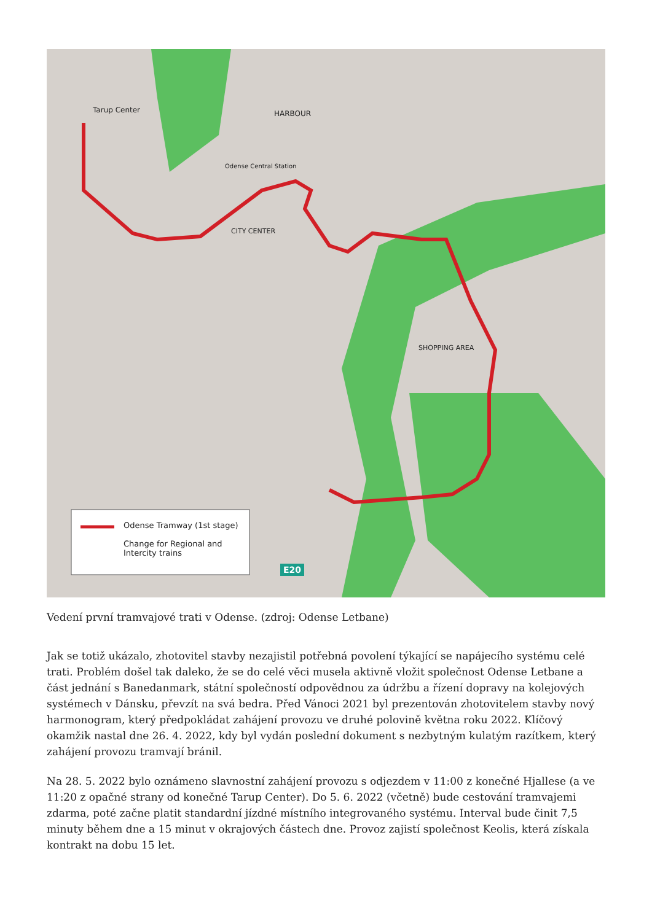Tarup Center HARBOUR
Odense Central Station
SHOPPING AREA
CITY CENTER
Odense Tramway (1st stage)
Change for Regional and
Intercity trains
E20
Vedení první tramvajové trati v Odense. (zdroj: Odense Letbane)
Jak se totiž ukázalo, zhotovitel stavby nezajistil potřebná povolení týkající se napájecího systému celé trati. Problém došel tak daleko, že se do celé věci musela aktivně vložit společnost Odense Letbane a část jednání s Banedanmark, státní společností odpovědnou za údržbu a řízení dopravy na kolejových systémech v Dánsku, převzít na svá bedra. Před Vánoci 2021 byl prezentován zhotovitelem stavby nový harmonogram, který předpokládat zahájení provozu ve druhé polovině května roku 2022. Klíčový okamžik nastal dne 26. 4. 2022, kdy byl vydán poslední dokument s nezbytným kulatým razítkem, který zahájení provozu tramvají bránil.
Na 28. 5. 2022 bylo oznámeno slavnostní zahájení provozu s odjezdem v 11:00 z konečné Hjallese (a ve 11:20 z opačné strany od konečné Tarup Center). Do 5. 6. 2022 (včetně) bude cestování tramvajemi zdarma, poté začne platit standardní jízdné místního integrovaného systému. Interval bude činit 7,5 minuty během dne a 15 minut v okrajových částech dne. Provoz zajistí společnost Keolis, která získala kontrakt na dobu 15 let.